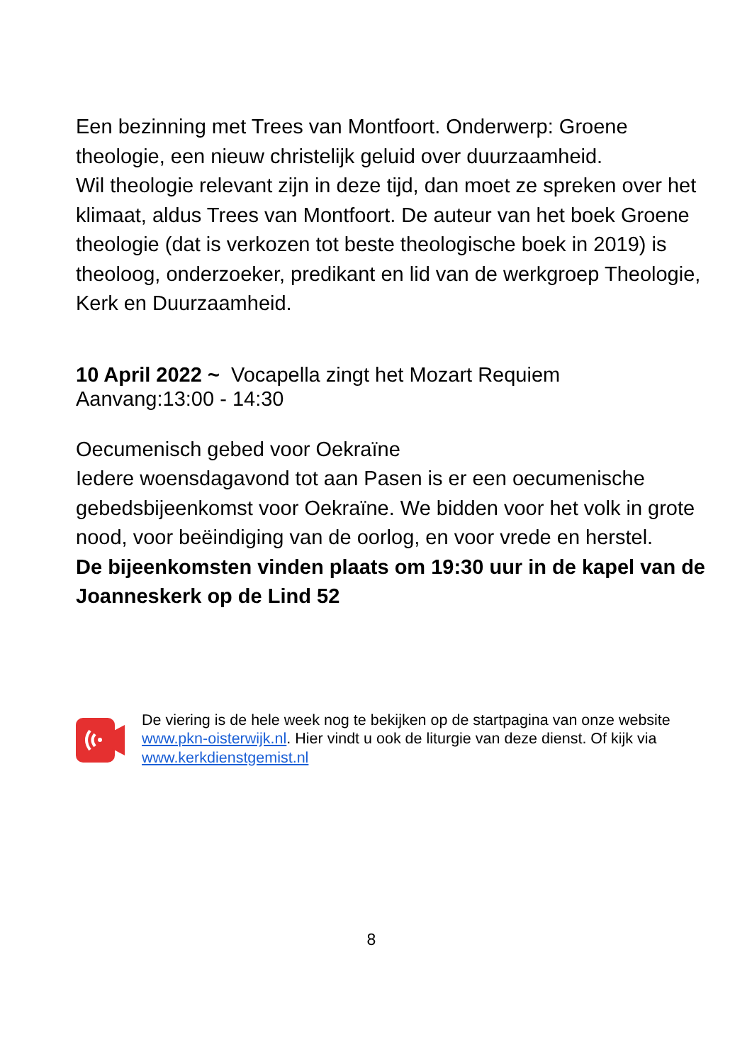Een bezinning met Trees van Montfoort. Onderwerp: Groene theologie, een nieuw christelijk geluid over duurzaamheid.
Wil theologie relevant zijn in deze tijd, dan moet ze spreken over het klimaat, aldus Trees van Montfoort. De auteur van het boek Groene theologie (dat is verkozen tot beste theologische boek in 2019) is theoloog, onderzoeker, predikant en lid van de werkgroep Theologie, Kerk en Duurzaamheid.
10 April 2022 ~ Vocapella zingt het Mozart Requiem
Aanvang:13:00 - 14:30
Oecumenisch gebed voor Oekraïne
Iedere woensdagavond tot aan Pasen is er een oecumenische gebedsbijeenkomst voor Oekraïne. We bidden voor het volk in grote nood, voor beëindiging van de oorlog, en voor vrede en herstel.
De bijeenkomsten vinden plaats om 19:30 uur in de kapel van de Joanneskerk op de Lind 52
De viering is de hele week nog te bekijken op de startpagina van onze website www.pkn-oisterwijk.nl. Hier vindt u ook de liturgie van deze dienst. Of kijk via www.kerkdienstgemist.nl
8